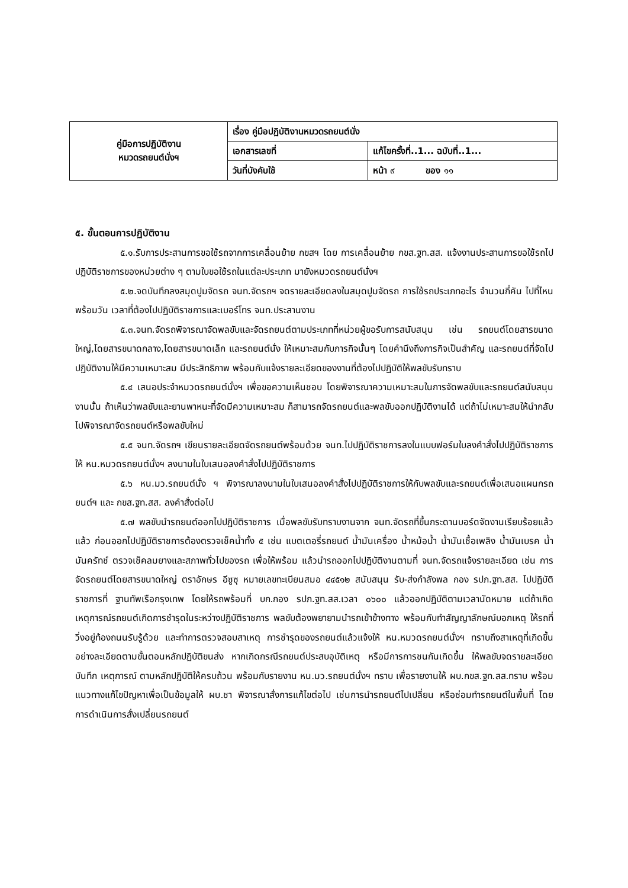| คู่มือการปฏิบัติงาน หมวดรถยนต์นั่งฯ | เรื่อง คู่มือปฏิบัติงานหมวดรถยนต์นั่ง | |
| | เอกสารเลขที่ | แก้ไขครั้งที่..1... ฉบับที่..1... |
| | วันที่บังคับใช้ | หน้า ๙ ของ ๑๑ |
๕. ขั้นตอนการปฏิบัติงาน
๕.๑.รับการประสานการขอใช้รถจากการเคลื่อนย้าย กขสฯ โดย การเคลื่อนย้าย กขส.ฐท.สส. แจ้งงานประสานการขอใช้รถไปปฏิบัติราชการของหน่วยต่าง ๆ ตามใบขอใช้รถในแต่ละประเภท มายังหมวดรถยนต์นั่งฯ
๕.๒.จดบันทึกลงสมุดปูมจัดรถ จนท.จัดรถฯ จดรายละเอียดลงในสมุดปูมจัดรถ การใช้รถประเภทอะไร จำนวนกี่คัน ไปที่ไหน พร้อมวัน เวลาที่ต้องไปปฏิบัติราชการและเบอร์โทร จนท.ประสานงาน
๕.๓.จนท.จัดรถพิจารณาจัดพลขับและจัดรถยนต์ตามประเภทที่หน่วยผู้ขอรับการสนับสนุน เช่น รถยนต์โดยสารขนาดใหญ่,โดยสารขนาดกลาง,โดยสารขนาดเล็ก และรถยนต์นั่ง ให้เหมาะสมกับภารกิจนั้นๆ โดยคำนึงถึงภารกิจเป็นสำคัญ และรถยนต์ที่จัดไปปฏิบัติงานให้มีความเหมาะสม มีประสิทธิภาพ พร้อมกับแจ้งรายละเอียดของงานที่ต้องไปปฏิบัติให้พลขับรับทราบ
๕.๔ เสนอประจำหมวดรถยนต์นั่งฯ เพื่อขอความเห็นชอบ โดยพิจารณาความเหมาะสมในการจัดพลขับและรถยนต์สนับสนุนงานนั้น ถ้าเห็นว่าพลขับและยานพาหนะที่จัดมีความเหมาะสม ก็สามารถจัดรถยนต์และพลขับออกปฏิบัติงานได้ แต่ถ้าไม่เหมาะสมให้นำกลับไปพิจารณาจัดรถยนต์หรือพลขับใหม่
๕.๕ จนท.จัดรถฯ เขียนรายละเอียดจัดรถยนต์พร้อมด้วย จนท.ไปปฏิบัติราชการลงในแบบฟอร์มใบลงคำสั่งไปปฏิบัติราชการให้ หน.หมวดรถยนต์นั่งฯ ลงนามในใบเสนอลงคำสั่งไปปฏิบัติราชการ
๕.๖ หน.มว.รถยนต์นั่ง ฯ พิจารณาลงนามในใบเสนอลงคำสั่งไปปฏิบัติราชการให้กับพลขับและรถยนต์เพื่อเสนอแผนกรถยนต์ฯ และ กขส.ฐท.สส. ลงคำสั่งต่อไป
๕.๗ พลขับนำรถยนต์ออกไปปฏิบัติราชการ เมื่อพลขับรับทราบงานจาก จนท.จัดรถที่ขึ้นกระดานบอร์ดจัดงานเรียบร้อยแล้วแล้ว ก่อนออกไปปฏิบัติราชการต้องตรวจเช็คน้ำทั้ง ๕ เช่น แบตเตอรี่รถยนต์ น้ำมันเครื่อง น้ำหม้อน้ำ น้ำมันเชื้อเพลิง น้ำมันเบรค น้ำมันครัทช์ ตรวจเช็คลมยางและสภาพทั่วไปของรถ เพื่อให้พร้อม แล้วนำรถออกไปปฏิบัติงานตามที่ จนท.จัดรถแจ้งรายละเอียด เช่น การจัดรถยนต์โดยสารขนาดใหญ่ ตราอักษร อีซูซุ หมายเลขทะเบียนสมอ ๔๔๕๑๒ สนับสนุน รับ-ส่งกำลังพล กอง รปภ.ฐท.สส. ไปปฏิบัติราชการที่ ฐานทัพเรือกรุงเทพ โดยให้รถพร้อมที่ บก.กอง รปภ.ฐท.สส.เวลา ๐๖๐๐ แล้วออกปฏิบัติตามเวลานัดหมาย แต่ถ้าเกิดเหตุการณ์รถยนต์เกิดการชำรุดในระหว่างปฏิบัติราชการ พลขับต้องพยายามนำรถเข้าข้างทาง พร้อมกับทำสัญญาลักษณ์บอกเหตุ ให้รถที่วิ่งอยู่ท้องถนนรับรู้ด้วย และทำการตรวจสอบสาเหตุ การชำรุดของรถยนต์แล้วแจ้งให้ หน.หมวดรถยนต์นั่งฯ ทราบถึงสาเหตุที่เกิดขึ้นอย่างละเอียดตามขั้นตอนหลักปฏิบัติขนส่ง หากเกิดกรณีรถยนต์ประสบอุบัติเหตุ หรือมีการการชนกันเกิดขึ้น ให้พลขับจดรายละเอียด บันทึก เหตุการณ์ ตามหลักปฏิบัติให้ครบถ้วน พร้อมกับรายงาน หน.มว.รถยนต์นั่งฯ ทราบ เพื่อรายงานให้ ผบ.กขส.ฐท.สส.ทราบ พร้อมแนวทางแก้ไขปัญหาเพื่อเป็นข้อมูลให้ ผบ.ชา พิจารณาสั่งการแก้ไขต่อไป เช่นการนำรถยนต์ไปเปลี่ยน หรือซ่อมทำรถยนต์ในพื้นที่ โดยการดำเนินการสั่งเปลี่ยนรถยนต์